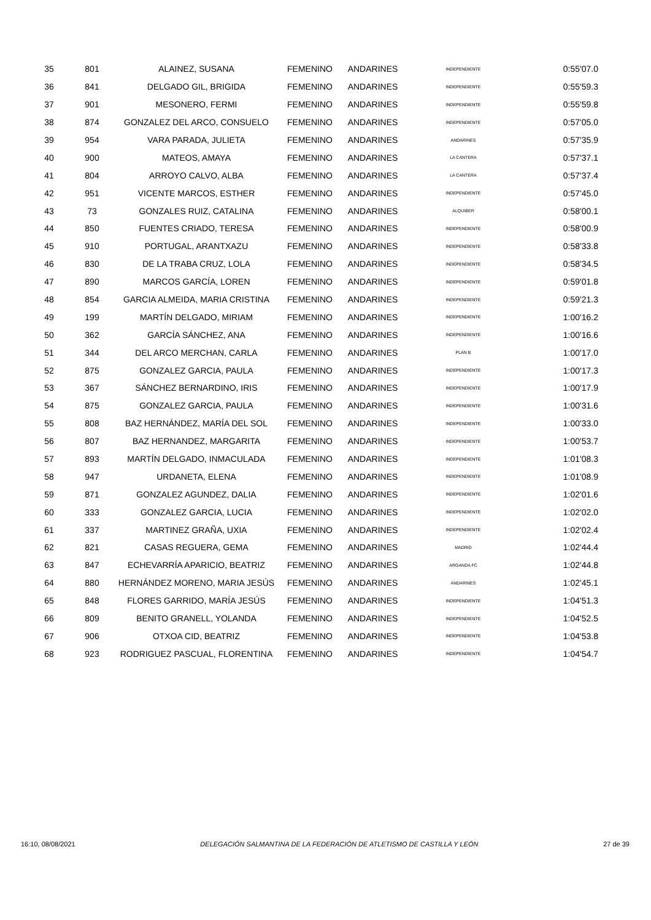| 35 | 801 | ALAINEZ, SUSANA | FEMENINO | ANDARINES | INDEPENDIENTE | 0:55'07.0 |
| 36 | 841 | DELGADO GIL, BRIGIDA | FEMENINO | ANDARINES | INDEPENDIENTE | 0:55'59.3 |
| 37 | 901 | MESONERO, FERMI | FEMENINO | ANDARINES | INDEPENDIENTE | 0:55'59.8 |
| 38 | 874 | GONZALEZ DEL ARCO, CONSUELO | FEMENINO | ANDARINES | INDEPENDIENTE | 0:57'05.0 |
| 39 | 954 | VARA PARADA, JULIETA | FEMENINO | ANDARINES | ANDARINES | 0:57'35.9 |
| 40 | 900 | MATEOS, AMAYA | FEMENINO | ANDARINES | LA CANTERA | 0:57'37.1 |
| 41 | 804 | ARROYO CALVO, ALBA | FEMENINO | ANDARINES | LA CANTERA | 0:57'37.4 |
| 42 | 951 | VICENTE MARCOS, ESTHER | FEMENINO | ANDARINES | INDEPENDIENTE | 0:57'45.0 |
| 43 | 73 | GONZALES RUIZ, CATALINA | FEMENINO | ANDARINES | ALQUIBER | 0:58'00.1 |
| 44 | 850 | FUENTES CRIADO, TERESA | FEMENINO | ANDARINES | INDEPENDIENTE | 0:58'00.9 |
| 45 | 910 | PORTUGAL, ARANTXAZU | FEMENINO | ANDARINES | INDEPENDIENTE | 0:58'33.8 |
| 46 | 830 | DE LA TRABA CRUZ, LOLA | FEMENINO | ANDARINES | INDEPENDIENTE | 0:58'34.5 |
| 47 | 890 | MARCOS GARCÍA, LOREN | FEMENINO | ANDARINES | INDEPENDIENTE | 0:59'01.8 |
| 48 | 854 | GARCIA ALMEIDA, MARIA CRISTINA | FEMENINO | ANDARINES | INDEPENDIENTE | 0:59'21.3 |
| 49 | 199 | MARTÍN DELGADO, MIRIAM | FEMENINO | ANDARINES | INDEPENDIENTE | 1:00'16.2 |
| 50 | 362 | GARCÍA SÁNCHEZ, ANA | FEMENINO | ANDARINES | INDEPENDIENTE | 1:00'16.6 |
| 51 | 344 | DEL ARCO MERCHAN, CARLA | FEMENINO | ANDARINES | PLAN B | 1:00'17.0 |
| 52 | 875 | GONZALEZ GARCIA, PAULA | FEMENINO | ANDARINES | INDEPENDIENTE | 1:00'17.3 |
| 53 | 367 | SÁNCHEZ BERNARDINO, IRIS | FEMENINO | ANDARINES | INDEPENDIENTE | 1:00'17.9 |
| 54 | 875 | GONZALEZ GARCIA, PAULA | FEMENINO | ANDARINES | INDEPENDIENTE | 1:00'31.6 |
| 55 | 808 | BAZ HERNÁNDEZ, MARÍA DEL SOL | FEMENINO | ANDARINES | INDEPENDIENTE | 1:00'33.0 |
| 56 | 807 | BAZ HERNANDEZ, MARGARITA | FEMENINO | ANDARINES | INDEPENDIENTE | 1:00'53.7 |
| 57 | 893 | MARTÍN DELGADO, INMACULADA | FEMENINO | ANDARINES | INDEPENDIENTE | 1:01'08.3 |
| 58 | 947 | URDANETA, ELENA | FEMENINO | ANDARINES | INDEPENDIENTE | 1:01'08.9 |
| 59 | 871 | GONZALEZ AGUNDEZ, DALIA | FEMENINO | ANDARINES | INDEPENDIENTE | 1:02'01.6 |
| 60 | 333 | GONZALEZ GARCIA, LUCIA | FEMENINO | ANDARINES | INDEPENDIENTE | 1:02'02.0 |
| 61 | 337 | MARTINEZ GRAÑA, UXIA | FEMENINO | ANDARINES | INDEPENDIENTE | 1:02'02.4 |
| 62 | 821 | CASAS REGUERA, GEMA | FEMENINO | ANDARINES | MADRID | 1:02'44.4 |
| 63 | 847 | ECHEVARRÍA APARICIO, BEATRIZ | FEMENINO | ANDARINES | ARGANDA FC | 1:02'44.8 |
| 64 | 880 | HERNÁNDEZ MORENO, MARIA JESÚS | FEMENINO | ANDARINES | ANDARINES | 1:02'45.1 |
| 65 | 848 | FLORES GARRIDO, MARÍA JESÚS | FEMENINO | ANDARINES | INDEPENDIENTE | 1:04'51.3 |
| 66 | 809 | BENITO GRANELL, YOLANDA | FEMENINO | ANDARINES | INDEPENDIENTE | 1:04'52.5 |
| 67 | 906 | OTXOA CID, BEATRIZ | FEMENINO | ANDARINES | INDEPENDIENTE | 1:04'53.8 |
| 68 | 923 | RODRIGUEZ PASCUAL, FLORENTINA | FEMENINO | ANDARINES | INDEPENDIENTE | 1:04'54.7 |
16:10, 08/08/2021 DELEGACIÓN SALMANTINA DE LA FEDERACIÓN DE ATLETISMO DE CASTILLA Y LEÓN 27 de 39